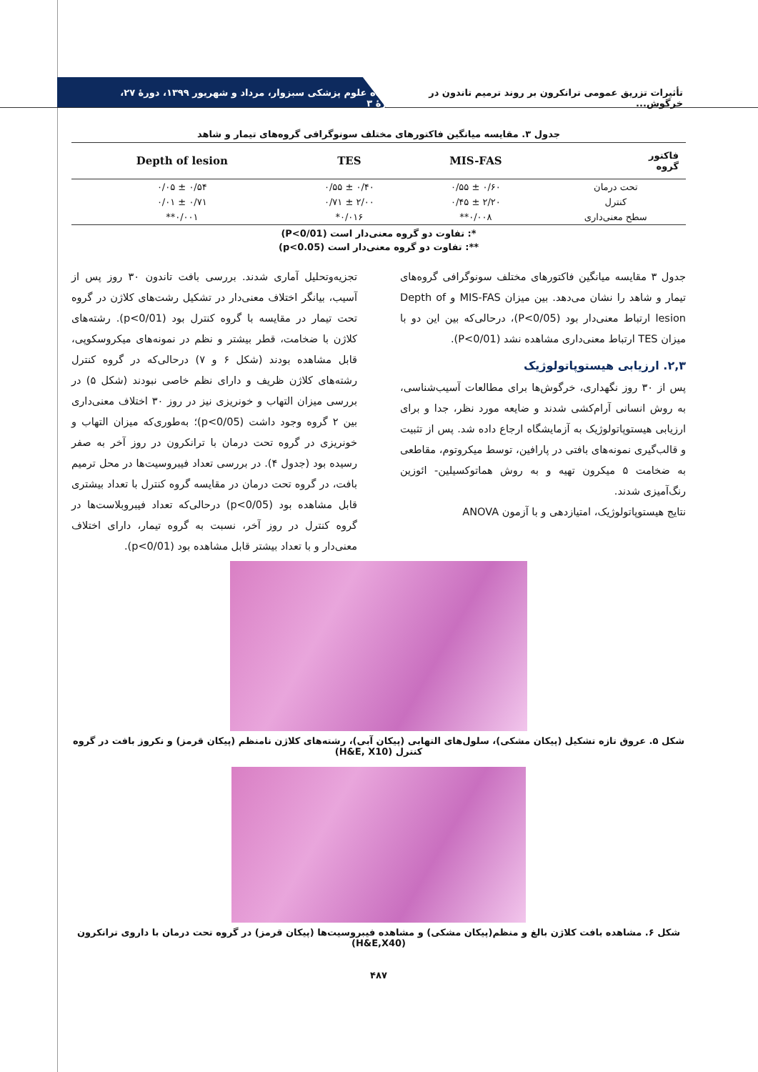تأثیرات تزریق عمومی ترانکرون بر روند ترمیم تاندون در خرگوش... دانشگاه علوم پزشکی سبزوار، مرداد و شهریور ۱۳۹۹، دورهٔ ۲۷، شمارهٔ ۳
جدول ۳. مقایسه میانگین فاکتورهای مختلف سونوگرافی گروه‌های تیمار و شاهد
| فاکتور گروه | MIS-FAS | TES | Depth of lesion |
| --- | --- | --- | --- |
| تحت درمان | ۰/۶۰ ± ۰/۵۵ | ۰/۴۰ ± ۰/۵۵ | ۰/۵۴ ± ۰/۰۵ |
| کنترل | ۲/۲۰ ± ۰/۴۵ | ۲/۰۰ ± ۰/۷۱ | ۰/۷۱ ± ۰/۰۱ |
| سطح معنی‌داری | ۰/۰۰۸** | ۰/۰۱۶* | ۰/۰۰۱** |
*: تفاوت دو گروه معنی‌دار است (P<0/01)
**: تفاوت دو گروه معنی‌دار است (p<0.05)
جدول ۳ مقایسه میانگین فاکتورهای مختلف سونوگرافی گروه‌های تیمار و شاهد را نشان می‌دهد. بین میزان MIS-FAS و Depth of lesion ارتباط معنی‌دار بود (P<0/05)، درحالی‌که بین این دو با میزان TES ارتباط معنی‌داری مشاهده نشد (P<0/01).
۲,۳. ارزیابی هیستوپاتولوژیک
پس از ۳۰ روز نگهداری، خرگوش‌ها برای مطالعات آسیب‌شناسی، به روش انسانی آرام‌کشی شدند و ضایعه مورد نظر، جدا و برای ارزیابی هیستوپاتولوژیک به آزمایشگاه ارجاع داده شد. پس از تثبیت و قالب‌گیری نمونه‌های بافتی در پارافین، توسط میکروتوم، مقاطعی به ضخامت ۵ میکرون تهیه و به روش هماتوکسیلین- ائوزین رنگ‌آمیزی شدند.
نتایج هیستوپاتولوژیک، امتیازدهی و با آزمون ANOVA
تجزیه‌وتحلیل آماری شدند. بررسی بافت تاندون ۳۰ روز پس از آسیب، بیانگر اختلاف معنی‌دار در تشکیل رشت‌های کلاژن در گروه تحت تیمار در مقایسه با گروه کنترل بود (p<0/01). رشته‌های کلاژن با ضخامت، قطر بیشتر و نظم در نمونه‌های میکروسکوپی، قابل مشاهده بودند (شکل ۶ و ۷) درحالی‌که در گروه کنترل رشته‌های کلاژن ظریف و دارای نظم خاصی نبودند (شکل ۵) در بررسی میزان التهاب و خونریزی نیز در روز ۳۰ اختلاف معنی‌داری بین ۲ گروه وجود داشت (p<0/05)؛ به‌طوری‌که میزان التهاب و خونریزی در گروه تحت درمان با ترانکرون در روز آخر به صفر رسیده بود (جدول ۴). در بررسی تعداد فیبروسیت‌ها در محل ترمیم بافت، در گروه تحت درمان در مقایسه گروه کنترل با تعداد بیشتری قابل مشاهده بود (p<0/05) درحالی‌که تعداد فیبروبلاست‌ها در گروه کنترل در روز آخر، نسبت به گروه تیمار، دارای اختلاف معنی‌دار و با تعداد بیشتر قابل مشاهده بود (p<0/01).
شکل ۵. عروق تازه تشکیل (پیکان مشکی)، سلول‌های التهابی (پیکان آبی)، رشته‌های کلاژن نامنظم (پیکان قرمز) و نکروز بافت در گروه کنترل (H&E, X10)
شکل ۶. مشاهده بافت کلاژن بالغ و منظم(پیکان مشکی) و مشاهده فیبروسیت‌ها (پیکان قرمز) در گروه تحت درمان با داروی ترانکرون (H&E,X40)
۴۸۷